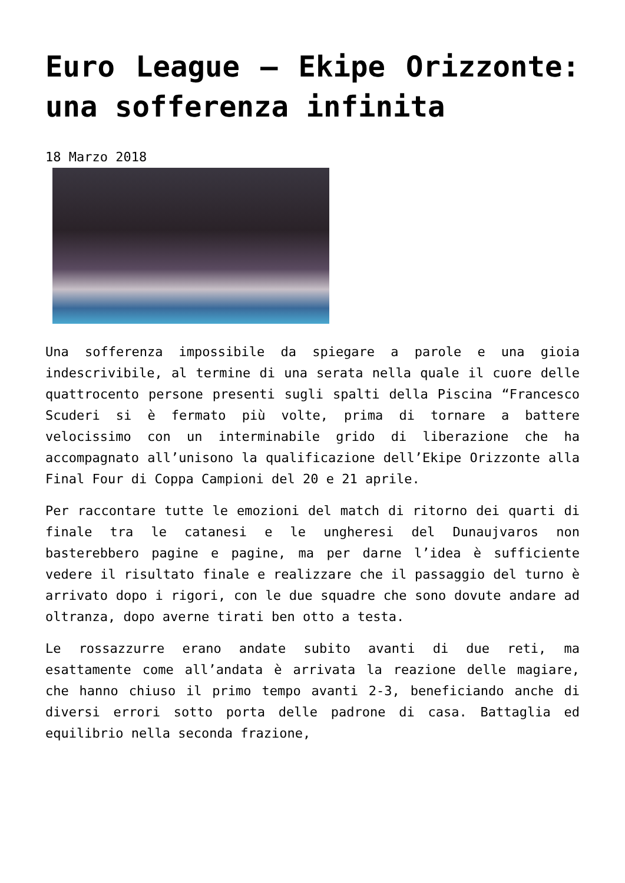Euro League – Ekipe Orizzonte: una sofferenza infinita
18 Marzo 2018
Una sofferenza impossibile da spiegare a parole e una gioia indescrivibile, al termine di una serata nella quale il cuore delle quattrocento persone presenti sugli spalti della Piscina “Francesco Scuderi si è fermato più volte, prima di tornare a battere velocissimo con un interminabile grido di liberazione che ha accompagnato all’unisono la qualificazione dell’Ekipe Orizzonte alla Final Four di Coppa Campioni del 20 e 21 aprile.
Per raccontare tutte le emozioni del match di ritorno dei quarti di finale tra le catanesi e le ungheresi del Dunaujvaros non basterebbero pagine e pagine, ma per darne l’idea è sufficiente vedere il risultato finale e realizzare che il passaggio del turno è arrivato dopo i rigori, con le due squadre che sono dovute andare ad oltranza, dopo averne tirati ben otto a testa.
Le rossazzurre erano andate subito avanti di due reti, ma esattamente come all’andata è arrivata la reazione delle magiare, che hanno chiuso il primo tempo avanti 2-3, beneficiando anche di diversi errori sotto porta delle padrone di casa. Battaglia ed equilibrio nella seconda frazione,